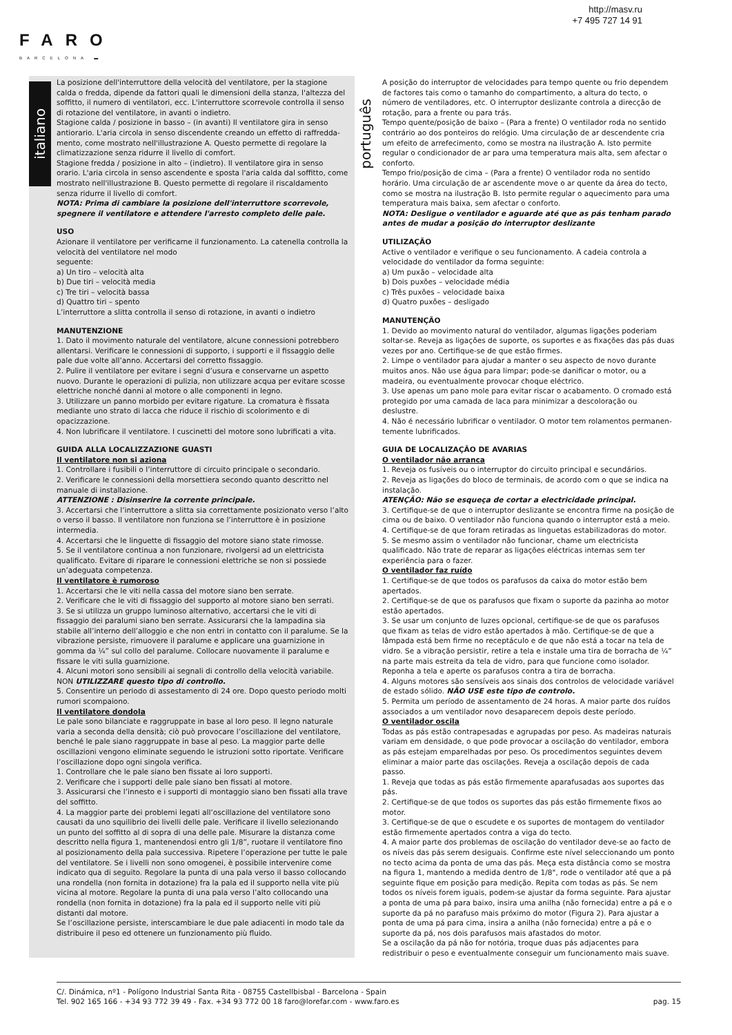http://masv.ru
+7 495 727 14 91
FARO
BARCELONA ▬
italiano
La posizione dell'interruttore della velocità del ventilatore, per la stagione calda o fredda, dipende da fattori quali le dimensioni della stanza, l'altezza del soffitto, il numero di ventilatori, ecc. L'interruttore scorrevole controlla il senso di rotazione del ventilatore, in avanti o indietro.
Stagione calda / posizione in basso – (in avanti) Il ventilatore gira in senso antiorario. L'aria circola in senso discendente creando un effetto di raffredda-mento, come mostrato nell'illustrazione A. Questo permette di regolare la climatizzazione senza ridurre il livello di comfort.
Stagione fredda / posizione in alto – (indietro). Il ventilatore gira in senso orario. L'aria circola in senso ascendente e sposta l'aria calda dal soffitto, come mostrato nell'illustrazione B. Questo permette di regolare il riscaldamento senza ridurre il livello di comfort.
NOTA: Prima di cambiare la posizione dell'interruttore scorrevole, spegnere il ventilatore e attendere l'arresto completo delle pale.
USO
Azionare il ventilatore per verificarne il funzionamento. La catenella controlla la velocità del ventilatore nel modo
seguente:
a) Un tiro – velocità alta
b) Due tiri – velocità media
c) Tre tiri – velocità bassa
d) Quattro tiri – spento
L’interruttore a slitta controlla il senso di rotazione, in avanti o indietro
MANUTENZIONE
1. Dato il movimento naturale del ventilatore, alcune connessioni potrebbero allentarsi. Verificare le connessioni di supporto, i supporti e il fissaggio delle pale due volte all’anno. Accertarsi del corretto fissaggio.
2. Pulire il ventilatore per evitare i segni d’usura e conservarne un aspetto nuovo. Durante le operazioni di pulizia, non utilizzare acqua per evitare scosse elettriche nonché danni al motore o alle componenti in legno.
3. Utilizzare un panno morbido per evitare rigature. La cromatura è fissata mediante uno strato di lacca che riduce il rischio di scolorimento e di opacizzazione.
4. Non lubrificare il ventilatore. I cuscinetti del motore sono lubrificati a vita.
GUIDA ALLA LOCALIZZAZIONE GUASTI
Il ventilatore non si aziona
1. Controllare i fusibili o l’interruttore di circuito principale o secondario.
2. Verificare le connessioni della morsettiera secondo quanto descritto nel manuale di installazione.
ATTENZIONE : Disinserire la corrente principale.
3. Accertarsi che l’interruttore a slitta sia correttamente posizionato verso l’alto o verso il basso. Il ventilatore non funziona se l’interruttore è in posizione intermedia.
4. Accertarsi che le linguette di fissaggio del motore siano state rimosse.
5. Se il ventilatore continua a non funzionare, rivolgersi ad un elettricista qualificato. Evitare di riparare le connessioni elettriche se non si possiede un’adeguata competenza.
Il ventilatore è rumoroso
1. Accertarsi che le viti nella cassa del motore siano ben serrate.
2. Verificare che le viti di fissaggio del supporto al motore siano ben serrati.
3. Se si utilizza un gruppo luminoso alternativo, accertarsi che le viti di fissaggio dei paralumi siano ben serrate. Assicurarsi che la lampadina sia stabile all’interno dell’alloggio e che non entri in contatto con il paralume. Se la vibrazione persiste, rimuovere il paralume e applicare una guarnizione in gomma da ¼” sul collo del paralume. Collocare nuovamente il paralume e fissare le viti sulla guarnizione.
4. Alcuni motori sono sensibili ai segnali di controllo della velocità variabile. NON UTILIZZARE questo tipo di controllo.
5. Consentire un periodo di assestamento di 24 ore. Dopo questo periodo molti rumori scompaiono.
Il ventilatore dondola
Le pale sono bilanciate e raggruppate in base al loro peso. Il legno naturale varia a seconda della densità; ciò può provocare l’oscillazione del ventilatore, benché le pale siano raggruppate in base al peso. La maggior parte delle oscillazioni vengono eliminate seguendo le istruzioni sotto riportate. Verificare l’oscillazione dopo ogni singola verifica.
1. Controllare che le pale siano ben fissate ai loro supporti.
2. Verificare che i supporti delle pale siano ben fissati al motore.
3. Assicurarsi che l’innesto e i supporti di montaggio siano ben fissati alla trave del soffitto.
4. La maggior parte dei problemi legati all’oscillazione del ventilatore sono causati da uno squilibrio dei livelli delle pale. Verificare il livello selezionando un punto del soffitto al di sopra di una delle pale. Misurare la distanza come descritto nella figura 1, mantenendosi entro gli 1/8”, ruotare il ventilatore fino al posizionamento della pala successiva. Ripetere l’operazione per tutte le pale del ventilatore. Se i livelli non sono omogenei, è possibile intervenire come indicato qua di seguito. Regolare la punta di una pala verso il basso collocando una rondella (non fornita in dotazione) fra la pala ed il supporto nella vite più vicina al motore. Regolare la punta di una pala verso l’alto collocando una rondella (non fornita in dotazione) fra la pala ed il supporto nelle viti più distanti dal motore.
Se l’oscillazione persiste, interscambiare le due pale adiacenti in modo tale da distribuire il peso ed ottenere un funzionamento più fluido.
português
A posição do interruptor de velocidades para tempo quente ou frio dependem de factores tais como o tamanho do compartimento, a altura do tecto, o número de ventiladores, etc. O interruptor deslizante controla a direcção de rotação, para a frente ou para trás.
Tempo quente/posição de baixo – (Para a frente) O ventilador roda no sentido contrário ao dos ponteiros do relógio. Uma circulação de ar descendente cria um efeito de arrefecimento, como se mostra na ilustração A. Isto permite regular o condicionador de ar para uma temperatura mais alta, sem afectar o conforto.
Tempo frio/posição de cima – (Para a frente) O ventilador roda no sentido horário. Uma circulação de ar ascendente move o ar quente da área do tecto, como se mostra na ilustração B. Isto permite regular o aquecimento para uma temperatura mais baixa, sem afectar o conforto.
NOTA: Desligue o ventilador e aguarde até que as pás tenham parado antes de mudar a posição do interruptor deslizante
UTILIZAÇÃO
Active o ventilador e verifique o seu funcionamento. A cadeia controla a velocidade do ventilador da forma seguinte:
a) Um puxão – velocidade alta
b) Dois puxões – velocidade média
c) Três puxões – velocidade baixa
d) Quatro puxões – desligado
MANUTENÇÃO
1. Devido ao movimento natural do ventilador, algumas ligações poderiam soltar-se. Reveja as ligações de suporte, os suportes e as fixações das pás duas vezes por ano. Certifique-se de que estão firmes.
2. Limpe o ventilador para ajudar a manter o seu aspecto de novo durante muitos anos. Não use água para limpar; pode-se danificar o motor, ou a madeira, ou eventualmente provocar choque eléctrico.
3. Use apenas um pano mole para evitar riscar o acabamento. O cromado está protegido por uma camada de laca para minimizar a descoloração ou deslustre.
4. Não é necessário lubrificar o ventilador. O motor tem rolamentos permanen-temente lubrificados.
GUIA DE LOCALIZAÇÃO DE AVARIAS
O ventilador não arranca
1. Reveja os fusíveis ou o interruptor do circuito principal e secundários.
2. Reveja as ligações do bloco de terminais, de acordo com o que se indica na instalação.
ATENÇÃO: Não se esqueça de cortar a electricidade principal.
3. Certifique-se de que o interruptor deslizante se encontra firme na posição de cima ou de baixo. O ventilador não funciona quando o interruptor está a meio.
4. Certifique-se de que foram retiradas as linguetas estabilizadoras do motor.
5. Se mesmo assim o ventilador não funcionar, chame um electricista qualificado. Não trate de reparar as ligações eléctricas internas sem ter experiência para o fazer.
O ventilador faz ruído
1. Certifique-se de que todos os parafusos da caixa do motor estão bem apertados.
2. Certifique-se de que os parafusos que fixam o suporte da pazinha ao motor estão apertados.
3. Se usar um conjunto de luzes opcional, certifique-se de que os parafusos que fixam as telas de vidro estão apertados à mão. Certifique-se de que a lâmpada está bem firme no receptáculo e de que não está a tocar na tela de vidro. Se a vibração persistir, retire a tela e instale uma tira de borracha de ¼” na parte mais estreita da tela de vidro, para que funcione como isolador. Reponha a tela e aperte os parafusos contra a tira de borracha.
4. Alguns motores são sensíveis aos sinais dos controlos de velocidade variável de estado sólido. NÃO USE este tipo de controlo.
5. Permita um período de assentamento de 24 horas. A maior parte dos ruídos associados a um ventilador novo desaparecem depois deste período.
O ventilador oscila
Todas as pás estão contrapesadas e agrupadas por peso. As madeiras naturais variam em densidade, o que pode provocar a oscilação do ventilador, embora as pás estejam emparelhadas por peso. Os procedimentos seguintes devem eliminar a maior parte das oscilações. Reveja a oscilação depois de cada passo.
1. Reveja que todas as pás estão firmemente aparafusadas aos suportes das pás.
2. Certifique-se de que todos os suportes das pás estão firmemente fixos ao motor.
3. Certifique-se de que o escudete e os suportes de montagem do ventilador estão firmemente apertados contra a viga do tecto.
4. A maior parte dos problemas de oscilação do ventilador deve-se ao facto de os níveis das pás serem desiguais. Confirme este nível seleccionando um ponto no tecto acima da ponta de uma das pás. Meça esta distância como se mostra na figura 1, mantendo a medida dentro de 1/8", rode o ventilador até que a pá seguinte fique em posição para medição. Repita com todas as pás. Se nem todos os níveis forem iguais, podem-se ajustar da forma seguinte. Para ajustar a ponta de uma pá para baixo, insira uma anilha (não fornecida) entre a pá e o suporte da pá no parafuso mais próximo do motor (Figura 2). Para ajustar a ponta de uma pá para cima, insira a anilha (não fornecida) entre a pá e o suporte da pá, nos dois parafusos mais afastados do motor.
Se a oscilação da pá não for notória, troque duas pás adjacentes para redistribuir o peso e eventualmente conseguir um funcionamento mais suave.
C/. Dinámica, nº1 - Polígono Industrial Santa Rita - 08755 Castellbisbal - Barcelona - Spain
Tel. 902 165 166 - +34 93 772 39 49 - Fax. +34 93 772 00 18 faro@lorefar.com - www.faro.es
pag. 15